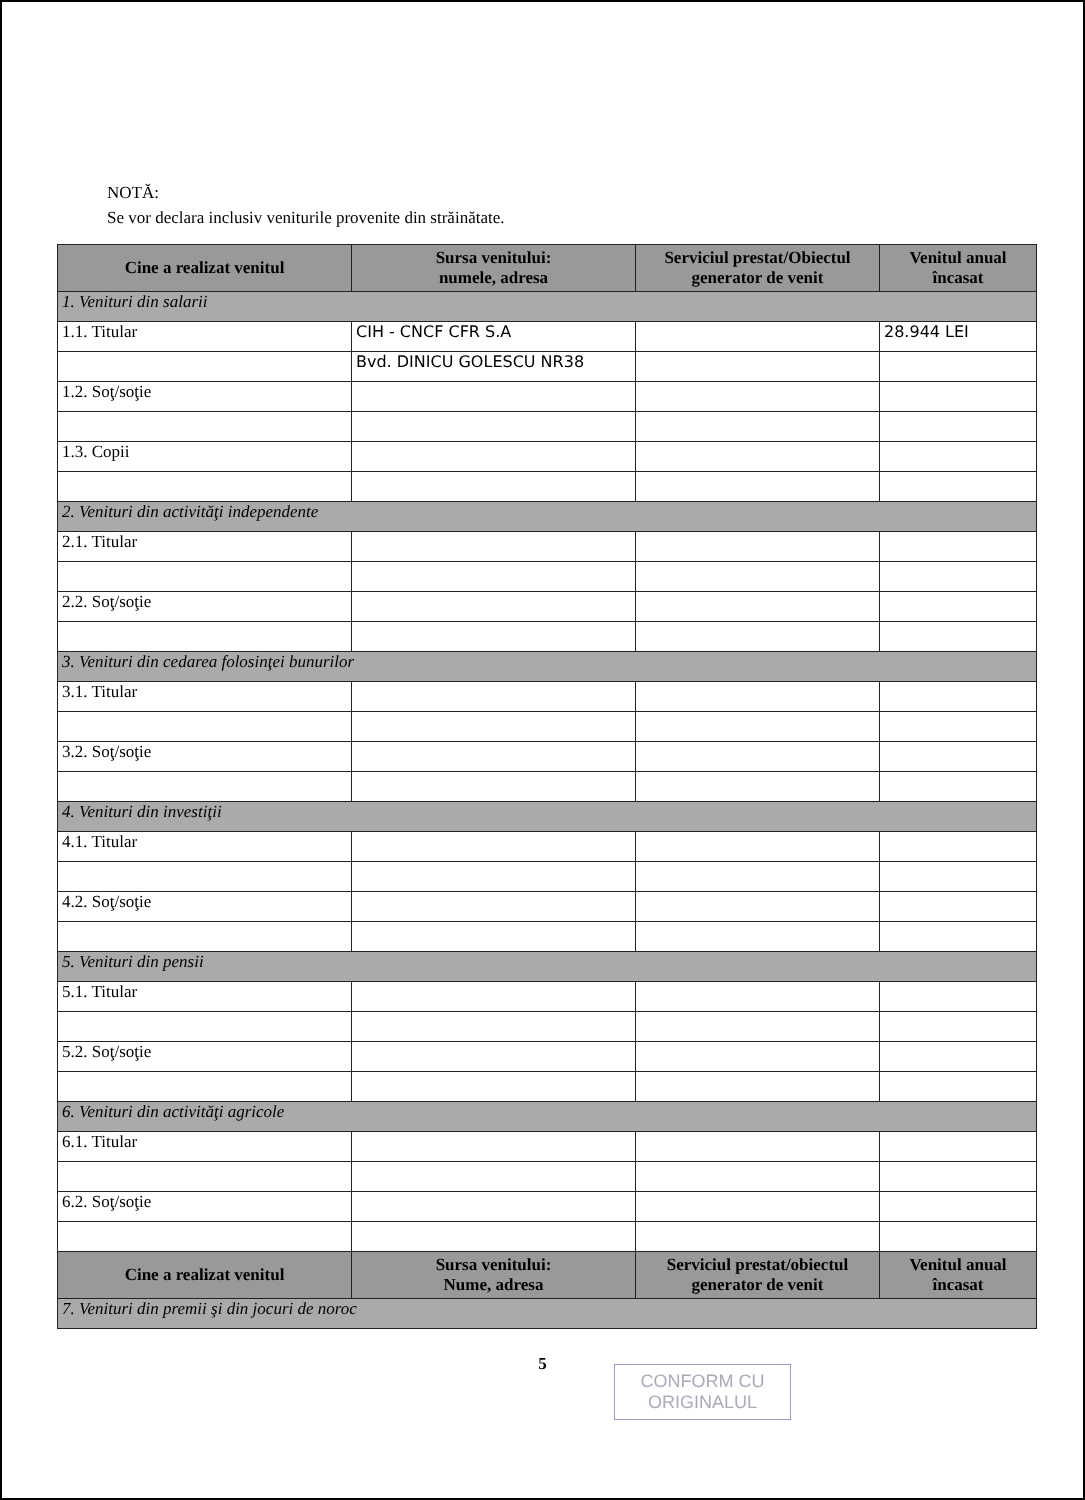NOTĂ:
Se vor declara inclusiv veniturile provenite din străinătate.
| Cine a realizat venitul | Sursa venitului: numele, adresa | Serviciul prestat/Obiectul generator de venit | Venitul anual încasat |
| --- | --- | --- | --- |
| 1. Venituri din salarii | | | |
| 1.1. Titular | CIH - CNCF CFR S.A | | 28.944 LEI |
| | Bvd. DINICU GOLESCU NR38 | | |
| 1.2. Soţ/soţie | | | |
| 1.3. Copii | | | |
| 2. Venituri din activităţi independente | | | |
| 2.1. Titular | | | |
| 2.2. Soţ/soţie | | | |
| 3. Venituri din cedarea folosinţei bunurilor | | | |
| 3.1. Titular | | | |
| 3.2. Soţ/soţie | | | |
| 4. Venituri din investiţii | | | |
| 4.1. Titular | | | |
| 4.2. Soţ/soţie | | | |
| 5. Venituri din pensii | | | |
| 5.1. Titular | | | |
| 5.2. Soţ/soţie | | | |
| 6. Venituri din activităţi agricole | | | |
| 6.1. Titular | | | |
| 6.2. Soţ/soţie | | | |
| Cine a realizat venitul | Sursa venitului: Nume, adresa | Serviciul prestat/obiectul generator de venit | Venitul anual încasat |
| 7. Venituri din premii şi din jocuri de noroc | | | |
5
CONFORM CU
ORIGINALUL